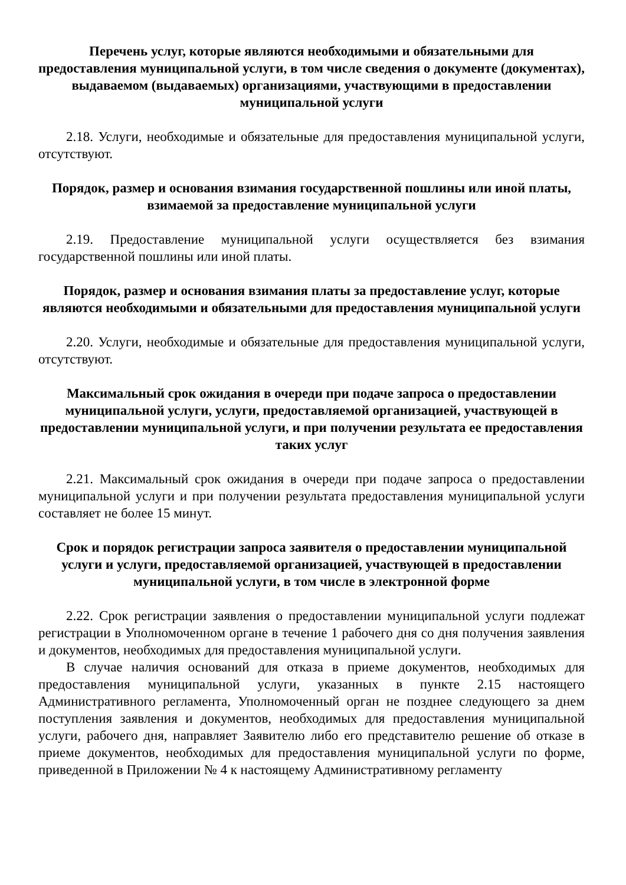Перечень услуг, которые являются необходимыми и обязательными для предоставления муниципальной услуги, в том числе сведения о документе (документах), выдаваемом (выдаваемых) организациями, участвующими в предоставлении муниципальной услуги
2.18. Услуги, необходимые и обязательные для предоставления муниципальной услуги, отсутствуют.
Порядок, размер и основания взимания государственной пошлины или иной платы, взимаемой за предоставление муниципальной услуги
2.19. Предоставление муниципальной услуги осуществляется без взимания государственной пошлины или иной платы.
Порядок, размер и основания взимания платы за предоставление услуг, которые являются необходимыми и обязательными для предоставления муниципальной услуги
2.20. Услуги, необходимые и обязательные для предоставления муниципальной услуги, отсутствуют.
Максимальный срок ожидания в очереди при подаче запроса о предоставлении муниципальной услуги, услуги, предоставляемой организацией, участвующей в предоставлении муниципальной услуги, и при получении результата ее предоставления таких услуг
2.21. Максимальный срок ожидания в очереди при подаче запроса о предоставлении муниципальной услуги и при получении результата предоставления муниципальной услуги составляет не более 15 минут.
Срок и порядок регистрации запроса заявителя о предоставлении муниципальной услуги и услуги, предоставляемой организацией, участвующей в предоставлении муниципальной услуги, в том числе в электронной форме
2.22. Срок регистрации заявления о предоставлении муниципальной услуги подлежат регистрации в Уполномоченном органе в течение 1 рабочего дня со дня получения заявления и документов, необходимых для предоставления муниципальной услуги.
В случае наличия оснований для отказа в приеме документов, необходимых для предоставления муниципальной услуги, указанных в пункте 2.15 настоящего Административного регламента, Уполномоченный орган не позднее следующего за днем поступления заявления и документов, необходимых для предоставления муниципальной услуги, рабочего дня, направляет Заявителю либо его представителю решение об отказе в приеме документов, необходимых для предоставления муниципальной услуги по форме, приведенной в Приложении № 4 к настоящему Административному регламенту